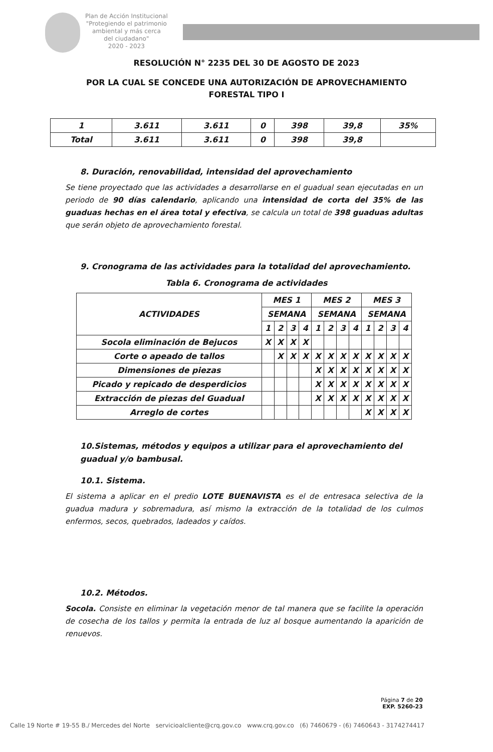Plan de Acción Institucional
"Protegiendo el patrimonio
ambiental y más cerca
del ciudadano"
2020 - 2023
RESOLUCIÓN N° 2235 DEL 30 DE AGOSTO DE 2023
POR LA CUAL SE CONCEDE UNA AUTORIZACIÓN DE APROVECHAMIENTO
FORESTAL TIPO I
| 1 | 3.611 | 3.611 | 0 | 398 | 39,8 | 35% |
| Total | 3.611 | 3.611 | 0 | 398 | 39,8 | |
8. Duración, renovabilidad, intensidad del aprovechamiento
Se tiene proyectado que las actividades a desarrollarse en el guadual sean ejecutadas en un periodo de 90 días calendario, aplicando una intensidad de corta del 35% de las guaduas hechas en el área total y efectiva, se calcula un total de 398 guaduas adultas que serán objeto de aprovechamiento forestal.
9. Cronograma de las actividades para la totalidad del aprovechamiento.
Tabla 6. Cronograma de actividades
| ACTIVIDADES | MES 1 | | | | MES 2 | | | | MES 3 | | | |
| --- | --- | --- | --- | --- | --- | --- | --- | --- | --- | --- | --- | --- |
| | SEMANA | | | | SEMANA | | | | SEMANA | | | |
| | 1 | 2 | 3 | 4 | 1 | 2 | 3 | 4 | 1 | 2 | 3 | 4 |
| Socola eliminación de Bejucos | X | X | X | X | | | | | | | | |
| Corte o apeado de tallos | | X | X | X | X | X | X | X | X | X | X | X |
| Dimensiones de piezas | | | | | X | X | X | X | X | X | X | X |
| Picado y repicado de desperdicios | | | | | X | X | X | X | X | X | X | X |
| Extracción de piezas del Guadual | | | | | X | X | X | X | X | X | X | X |
| Arreglo de cortes | | | | | | | | | X | X | X | X |
10.Sistemas, métodos y equipos a utilizar para el aprovechamiento del guadual y/o bambusal.
10.1. Sistema.
El sistema a aplicar en el predio LOTE BUENAVISTA es el de entresaca selectiva de la guadua madura y sobremadura, así mismo la extracción de la totalidad de los culmos enfermos, secos, quebrados, ladeados y caídos.
10.2. Métodos.
Socola. Consiste en eliminar la vegetación menor de tal manera que se facilite la operación de cosecha de los tallos y permita la entrada de luz al bosque aumentando la aparición de renuevos.
Página 7 de 20
EXP. 5260-23
Calle 19 Norte # 19-55 B./ Mercedes del Norte servicioalcliente@crq.gov.co www.crq.gov.co (6) 7460679 - (6) 7460643 - 3174274417